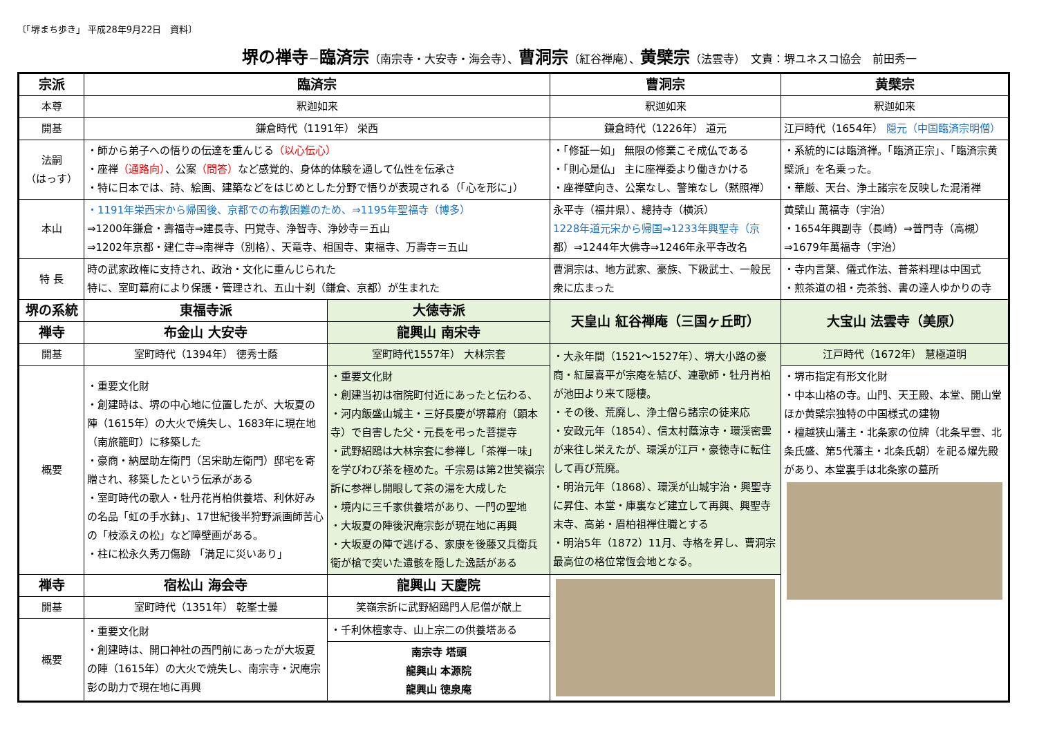〔「堺まち歩き」 平成28年9月22日　資料〕
堺の禅寺－臨済宗（南宗寺・大安寺・海会寺）、曹洞宗（紅谷禅庵）、黄檗宗（法雲寺）　文責：堺ユネスコ協会　前田秀一
| 宗派 | 臨済宗 | | 曹洞宗 | 黄檗宗 |
| --- | --- | --- | --- | --- |
| 本尊 | 釈迦如来 | | 釈迦如来 | 釈迦如来 |
| 開基 | 鎌倉時代（1191年） 栄西 | | 鎌倉時代（1226年） 道元 | 江戸時代（1654年） 隠元（中国臨済宗明僧） |
| 法嗣 （はっす） | ・師から弟子への悟りの伝達を重んじる （以心伝心） ・座禅 （通路向） 、公案 （問答） など感覚的、身体的体験を通して仏性を伝承さ ・特に日本では、詩、絵画、建築などをはじめとした分野で悟りが表現される（「心を形に」） | | ・「修証一如」 無限の修業こそ成仏である ・「則心是仏」 主に座禅委より働きかける ・座禅壁向き、公案なし、警策なし（黙照禅） | ・系統的には臨済禅。「臨済正宗」、「臨済宗黄檗派」を名乗った。 ・華厳、天台、浄土諸宗を反映した混淆禅 |
| 本山 | ・1191年栄西宋から帰国後、京都での布教困難のため、⇒1195年聖福寺（博多） ⇒1200年鎌倉・壽福寺⇒建長寺、円覚寺、浄智寺、浄妙寺＝五山 ⇒1202年京都・建仁寺⇒南禅寺（別格）、天竜寺、相国寺、東福寺、万壽寺＝五山 | | 永平寺（福井県）、總持寺（横浜） 1228年道元宋から帰国⇒1233年興聖寺（京 都）⇒1244年大佛寺⇒1246年永平寺改名 | 黄檗山 萬福寺（宇治） ・1654年興副寺（長崎）⇒普門寺（高槻）⇒1679年萬福寺（宇治） |
| 特 長 | 時の武家政権に支持され、政治・文化に重んじられた 特に、室町幕府により保護・管理され、五山十刹（鎌倉、京都）が生まれた | | 曹洞宗は、地方武家、豪族、下級武士、一般民衆に広まった | ・寺内言葉、儀式作法、普茶料理は中国式 ・煎茶道の祖・売茶翁、書の達人ゆかりの寺 |
| 堺の系統 | 東福寺派 | 大徳寺派 | 天皇山 紅谷禅庵（三国ヶ丘町） | 大宝山 法雲寺（美原） |
| 禅寺 | 布金山 大安寺 | 龍興山 南宋寺 | | |
| 開基 | 室町時代（1394年） 徳秀士蔭 | 室町時代1557年） 大林宗套 | ・大永年間（1521～1527年）、堺大小路の豪商・紅屋喜平が宗庵を結び、連歌師・牡丹肖柏が池田より来て隠棲。 ・その後、荒廃し、浄土僧ら諸宗の徒来応 ・安政元年（1854）、信太村蔭涼寺・環渓密雲が来往し栄えたが、環渓が江戸・豪徳寺に転住して再び荒廃。 ・明治元年（1868）、環渓が山城宇治・興聖寺に昇住、本堂・庫裏など建立して再興、興聖寺末寺、高弟・眉柏祖禅住職とする ・明治5年（1872）11月、寺格を昇し、曹洞宗最高位の格位常恆会地となる。 | 江戸時代（1672年） 慧極道明 |
| 概要 | ・重要文化財 ・創建時は、堺の中心地に位置したが、大坂夏の陣（1615年）の大火で焼失し、1683年に現在地（南旅籠町）に移築した ・豪商・納屋助左衛門（呂宋助左衛門）邸宅を寄贈され、移築したという伝承がある ・室町時代の歌人・牡丹花肖柏供養塔、利休好みの名品「虹の手水鉢」、17世紀後半狩野派画師苦心の「枝添えの松」など障壁画がある。 ・柱に松永久秀刀傷跡 「満足に災いあり」 | ・重要文化財 ・創建当初は宿院町付近にあったと伝わる、 ・河内飯盛山城主・三好長慶が堺幕府（顕本寺）で自害した父・元長を弔った菩提寺 ・武野紹鴎は大林宗套に参禅し「茶禅一味」を学びわび茶を極めた。千宗易は第2世笑嶺宗訢に参禅し開眼して茶の湯を大成した ・境内に三千家供養塔があり、一門の聖地 ・大坂夏の陣後沢庵宗彭が現在地に再興 ・大坂夏の陣で逃げる、家康を後藤又兵衛兵衛が槍で突いた遺骸を隠した逸話がある | | ・堺市指定有形文化財 ・中本山格の寺。山門、天王殿、本堂、開山堂ほか黄檗宗独特の中国様式の建物 ・檀越狭山藩主・北条家の位牌（北条早雲、北条氏盛、第5代藩主・北条氏朝）を祀る燿先殿があり、本堂裏手は北条家の墓所 |
| 禅寺 | 宿松山 海会寺 | 龍興山 天慶院 | | |
| 開基 | 室町時代（1351年） 乾峯士曇 | 笑嶺宗訢に武野紹鴎門人尼僧が献上 | | |
| 概要 | ・重要文化財 ・創建時は、開口神社の西門前にあったが大坂夏の陣（1615年）の大火で焼失し、南宗寺・沢庵宗彭の助力で現在地に再興 | ・千利休檀家寺、山上宗二の供養塔ある | | |
| | | 南宗寺 塔頭 龍興山 本源院 龍興山 徳泉庵 | | |